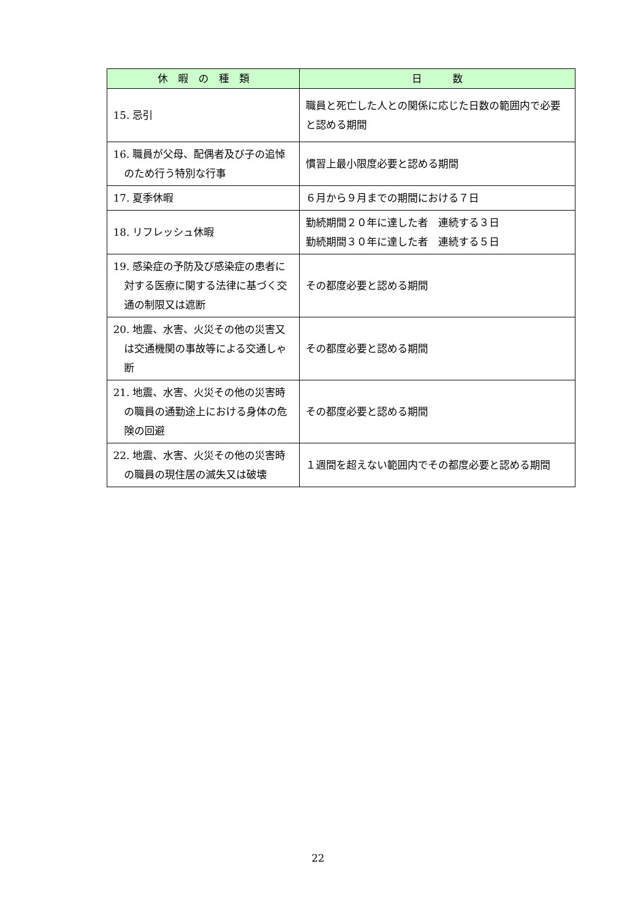| 休 暇 の 種 類 | 日 数 |
| --- | --- |
| 15. 忌引 | 職員と死亡した人との関係に応じた日数の範囲内で必要と認める期間 |
| 16. 職員が父母、配偶者及び子の追悼のため行う特別な行事 | 慣習上最小限度必要と認める期間 |
| 17. 夏季休暇 | ６月から９月までの期間における７日 |
| 18. リフレッシュ休暇 | 勤続期間２０年に達した者 連続する３日 勤続期間３０年に達した者 連続する５日 |
| 19. 感染症の予防及び感染症の患者に対する医療に関する法律に基づく交通の制限又は遮断 | その都度必要と認める期間 |
| 20. 地震、水害、火災その他の災害又は交通機関の事故等による交通しゃ断 | その都度必要と認める期間 |
| 21. 地震、水害、火災その他の災害時の職員の通勤途上における身体の危険の回避 | その都度必要と認める期間 |
| 22. 地震、水害、火災その他の災害時の職員の現住居の滅失又は破壊 | １週間を超えない範囲内でその都度必要と認める期間 |
22